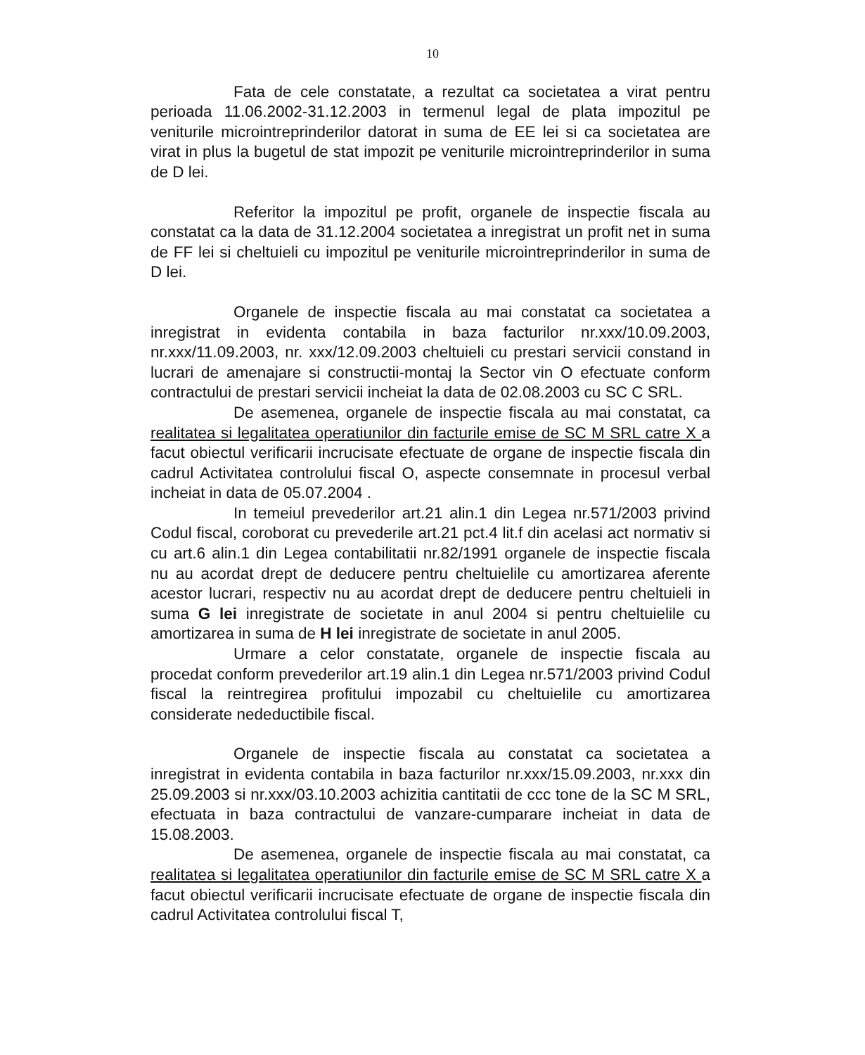10
Fata de cele constatate, a rezultat ca societatea a virat pentru perioada 11.06.2002-31.12.2003 in termenul legal de plata impozitul pe veniturile microintreprinderilor datorat in suma de EE lei si ca societatea are virat in plus la bugetul de stat impozit pe veniturile microintreprinderilor in suma de D lei.
Referitor la impozitul pe profit, organele de inspectie fiscala au constatat ca la data de 31.12.2004 societatea a inregistrat un profit net in suma de FF lei si cheltuieli cu impozitul pe veniturile microintreprinderilor in suma de D lei.
Organele de inspectie fiscala au mai constatat ca societatea a inregistrat in evidenta contabila in baza facturilor nr.xxx/10.09.2003, nr.xxx/11.09.2003, nr. xxx/12.09.2003 cheltuieli cu prestari servicii constand in lucrari de amenajare si constructii-montaj la Sector vin O efectuate conform contractului de prestari servicii incheiat la data de 02.08.2003 cu SC C SRL.
De asemenea, organele de inspectie fiscala au mai constatat, ca realitatea si legalitatea operatiunilor din facturile emise de SC M SRL catre X a facut obiectul verificarii incrucisate efectuate de organe de inspectie fiscala din cadrul Activitatea controlului fiscal O, aspecte consemnate in procesul verbal incheiat in data de 05.07.2004 .
In temeiul prevederilor art.21 alin.1 din Legea nr.571/2003 privind Codul fiscal, coroborat cu prevederile art.21 pct.4 lit.f din acelasi act normativ si cu art.6 alin.1 din Legea contabilitatii nr.82/1991 organele de inspectie fiscala nu au acordat drept de deducere pentru cheltuielile cu amortizarea aferente acestor lucrari, respectiv nu au acordat drept de deducere pentru cheltuieli in suma G lei inregistrate de societate in anul 2004 si pentru cheltuielile cu amortizarea in suma de H lei inregistrate de societate in anul 2005.
Urmare a celor constatate, organele de inspectie fiscala au procedat conform prevederilor art.19 alin.1 din Legea nr.571/2003 privind Codul fiscal la reintregirea profitului impozabil cu cheltuielile cu amortizarea considerate nedeductibile fiscal.
Organele de inspectie fiscala au constatat ca societatea a inregistrat in evidenta contabila in baza facturilor nr.xxx/15.09.2003, nr.xxx din 25.09.2003 si nr.xxx/03.10.2003 achizitia cantitatii de ccc tone de la SC M SRL, efectuata in baza contractului de vanzare-cumparare incheiat in data de 15.08.2003.
De asemenea, organele de inspectie fiscala au mai constatat, ca realitatea si legalitatea operatiunilor din facturile emise de SC M SRL catre X a facut obiectul verificarii incrucisate efectuate de organe de inspectie fiscala din cadrul Activitatea controlului fiscal T,